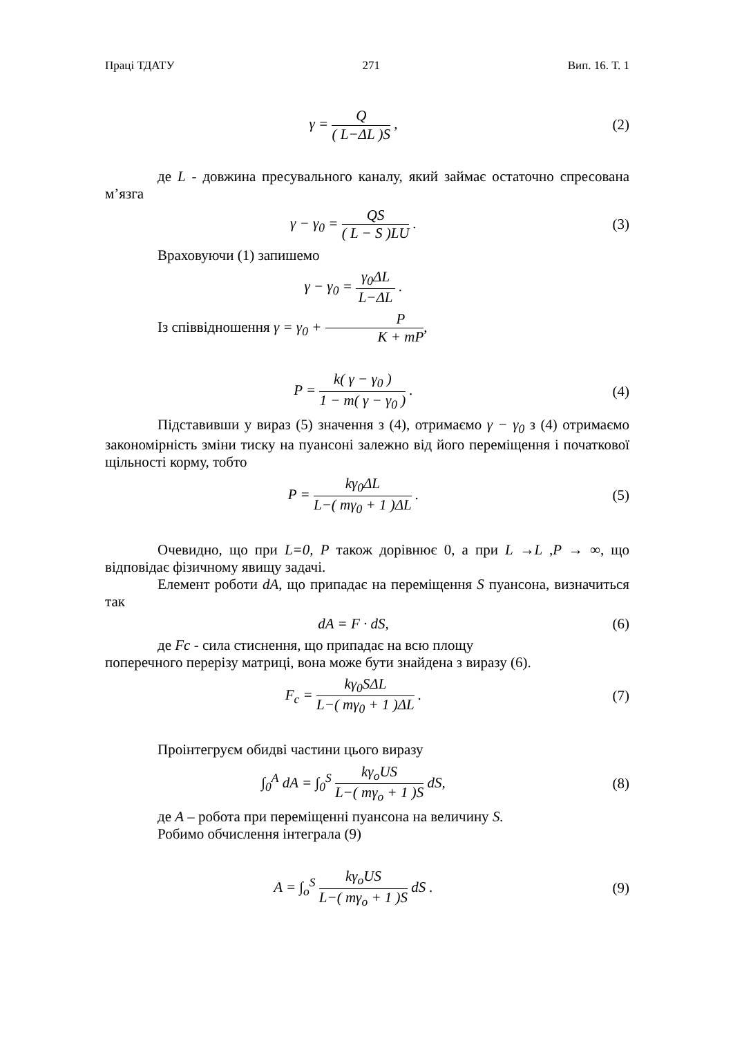Праці ТДАТУ 271 Вип. 16. Т. 1
γ = Q ( L−ΔL )S , (2)
де L - довжина пресувального каналу, який займає остаточно спресована м’язга
γ − γ<sub>0</sub> = QS ( L − S )LU . (3)
Враховуючи (1) запишемо
γ − γ<sub>0</sub> = γ<sub>0</sub>ΔL L−ΔL .
Із співвідношення γ = γ<sub>0</sub> + P K + mP,
P = k( γ − γ<sub>0</sub> ) 1 − m( γ − γ<sub>0</sub> ) .
(4)
Підставивши у вираз (5) значення з (4), отримаємо γ − γ<sub>0</sub> з (4) отримаємо закономірність зміни тиску на пуансоні залежно від його переміщення і початкової щільності корму, тобто
P = kγ<sub>0</sub>ΔL L−( mγ<sub>0</sub> + 1 )ΔL . (5)
Очевидно, що при L=0, P також дорівнює 0, а при L →L ,P → ∞, що відповідає фізичному явищу задачі.
Елемент роботи dA, що припадає на переміщення S пуансона, визначиться так
dA = F · dS, (6)
де Fc - сила стиснення, що припадає на всю площу
поперечного перерізу матриці, вона може бути знайдена з виразу (6).
F<sub>c</sub> = kγ<sub>0</sub>SΔL L−( mγ<sub>0</sub> + 1 )ΔL . (7)
Проінтегруєм обидві частини цього виразу
∫<sub>0</sub><sup>A</sup> dA = ∫<sub>0</sub><sup>S</sup> kγ<sub>o</sub>US L−( mγ<sub>o</sub> + 1 )S dS,
(8)
де A – робота при переміщенні пуансона на величину S.
Робимо обчислення інтеграла (9)
A = ∫<sub>o</sub><sup>S</sup> kγ<sub>o</sub>US L−( mγ<sub>o</sub> + 1 )S dS .
(9)